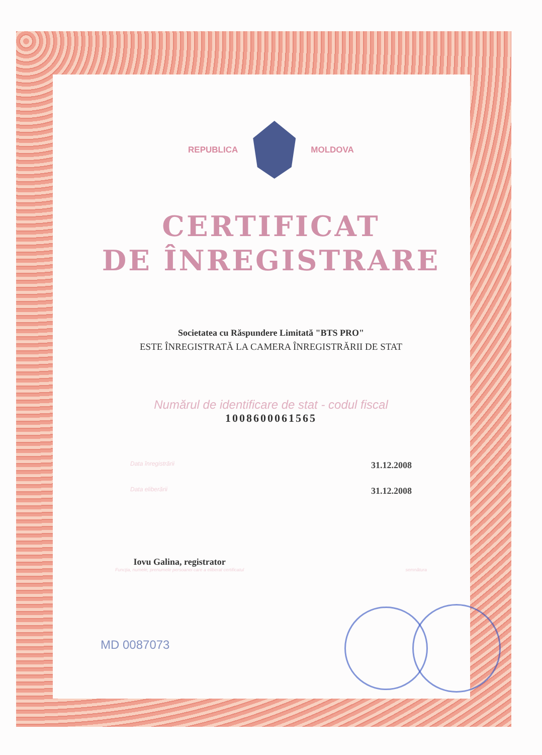REPUBLICA MOLDOVA
CERTIFICAT
DE ÎNREGISTRARE
Societatea cu Răspundere Limitată "BTS PRO"
ESTE ÎNREGISTRATĂ LA CAMERA ÎNREGISTRĂRII DE STAT
Numărul de identificare de stat - codul fiscal
1008600061565
Data înregistrării 31.12.2008
Data eliberării 31.12.2008
Iovu Galina, registrator
Funcţia, numele, prenumele persoanei care a eliberat certificatul
semnătura
MD 0087073